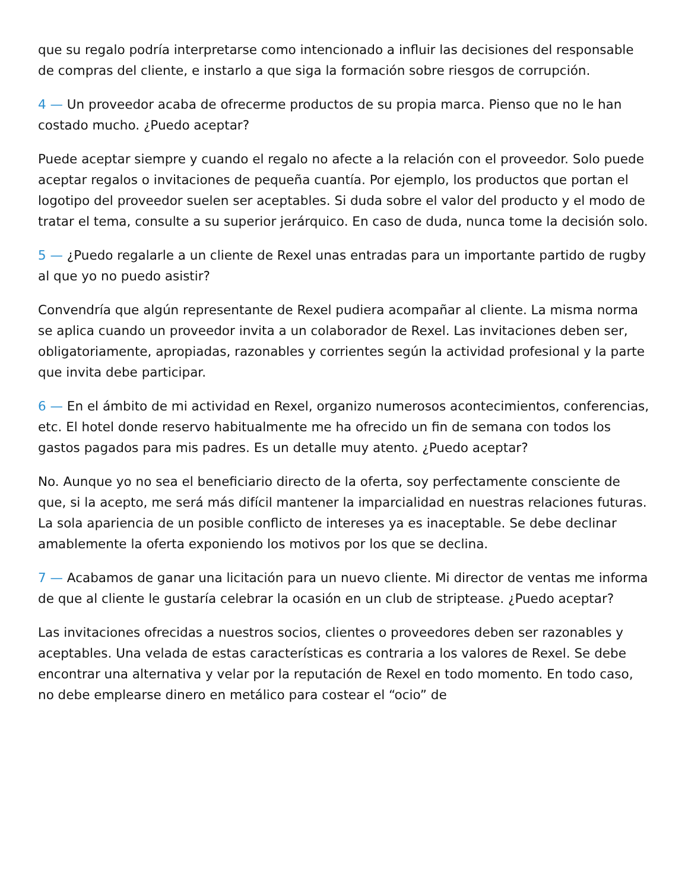que su regalo podría interpretarse como intencionado a influir las decisiones del responsable de compras del cliente, e instarlo a que siga la formación sobre riesgos de corrupción.
4 — Un proveedor acaba de ofrecerme productos de su propia marca. Pienso que no le han costado mucho. ¿Puedo aceptar?
Puede aceptar siempre y cuando el regalo no afecte a la relación con el proveedor. Solo puede aceptar regalos o invitaciones de pequeña cuantía. Por ejemplo, los productos que portan el logotipo del proveedor suelen ser aceptables. Si duda sobre el valor del producto y el modo de tratar el tema, consulte a su superior jerárquico. En caso de duda, nunca tome la decisión solo.
5 — ¿Puedo regalarle a un cliente de Rexel unas entradas para un importante partido de rugby al que yo no puedo asistir?
Convendría que algún representante de Rexel pudiera acompañar al cliente. La misma norma se aplica cuando un proveedor invita a un colaborador de Rexel. Las invitaciones deben ser, obligatoriamente, apropiadas, razonables y corrientes según la actividad profesional y la parte que invita debe participar.
6 — En el ámbito de mi actividad en Rexel, organizo numerosos acontecimientos, conferencias, etc. El hotel donde reservo habitualmente me ha ofrecido un fin de semana con todos los gastos pagados para mis padres. Es un detalle muy atento. ¿Puedo aceptar?
No. Aunque yo no sea el beneficiario directo de la oferta, soy perfectamente consciente de que, si la acepto, me será más difícil mantener la imparcialidad en nuestras relaciones futuras. La sola apariencia de un posible conflicto de intereses ya es inaceptable. Se debe declinar amablemente la oferta exponiendo los motivos por los que se declina.
7 — Acabamos de ganar una licitación para un nuevo cliente. Mi director de ventas me informa de que al cliente le gustaría celebrar la ocasión en un club de striptease. ¿Puedo aceptar?
Las invitaciones ofrecidas a nuestros socios, clientes o proveedores deben ser razonables y aceptables. Una velada de estas características es contraria a los valores de Rexel. Se debe encontrar una alternativa y velar por la reputación de Rexel en todo momento. En todo caso, no debe emplearse dinero en metálico para costear el “ocio” de